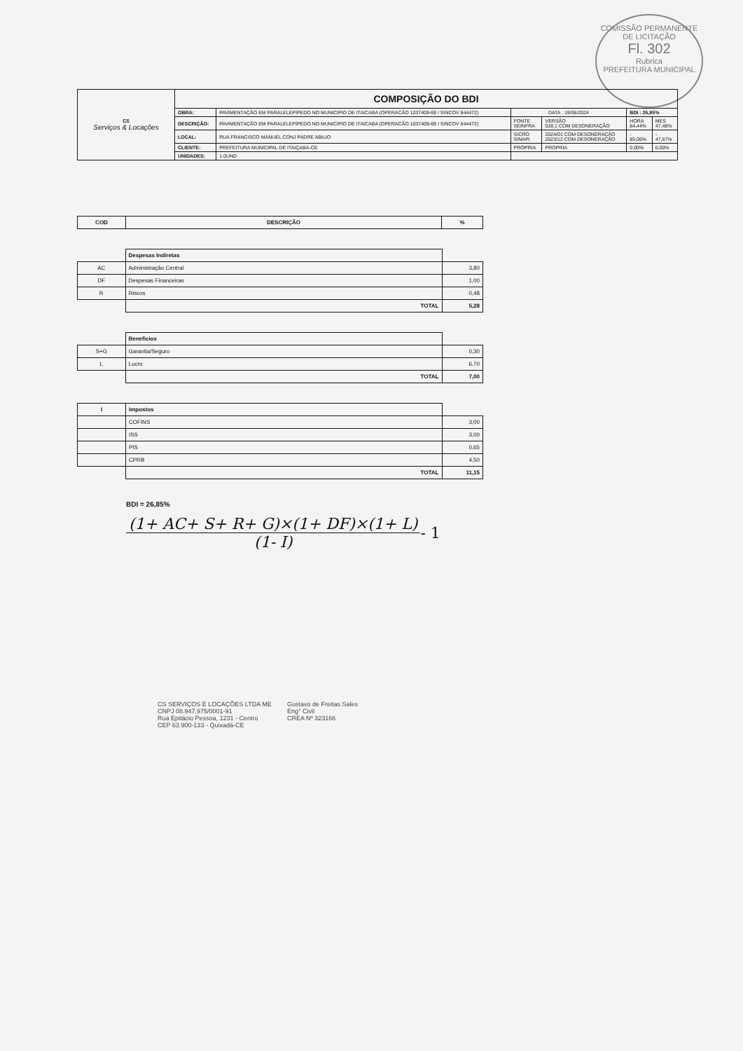COMISSÃO PERMANENTE DE LICITAÇÃO
Fl. 302
Rubrica
PREFEITURA MUNICIPAL
| CS Serviços & Locações | COMPOSIÇÃO DO BDI | | | | | |
| | OBRA: | PAVIMENTAÇÃO EM PARALELEPÍPEDO NO MUNICIPIO DE ITAICABA (OPERACÃO 1037409-69 / SINCOV 844472) | DATA : 19/06/2024 | | BDI : 26,85% | |
| | DESCRIÇÃO: | PAVIMENTAÇÃO EM PARALELEPÍPEDO NO MUNICIPIO DE ITAICABA (OPERACÃO 1037409-69 / SINCOV 844472) | FONTE SEINFRA | VERSÃO 028.1 COM DESONERAÇÃO | HORA 84,44% | MES 47,48% |
| | LOCAL: | RUA FRANCISCO MANUEL CONJ PADRE ABILIO | SICRO SINAPI | 2024/01 COM DESONERAÇÃO 2023/12 COM DESONERAÇÃO | - 85,06% | - 47,67% |
| | CLIENTE: | PREFEITURA MUNICIPAL DE ITAIÇABA-CE | PRÓPRIA | PROPRIA | 0,00% | 0,00% |
| | UNIDADES: | 1.0UND | | | | |
| COD | DESCRIÇÃO | % |
| | Despesas Indiretas | |
| AC | Administração Central | 3,80 |
| DF | Despesas Financeiras | 1,00 |
| R | Riscos | 0,48 |
| | TOTAL | 5,28 |
| | Beneficios | |
| S+G | Garantia/Seguro | 0,30 |
| L | Lucro | 6,70 |
| | TOTAL | 7,00 |
| I | Impostos | |
| | COFINS | 3,00 |
| | ISS | 3,00 |
| | PIS | 0,65 |
| | CPRB | 4,50 |
| | TOTAL | 11,15 |
BDI = 26,85%
(1+ AC+ S+ R+ G)×(1+ DF)×(1+ L)
(1- I)
- 1
CS SERVIÇOS E LOCAÇÕES LTDA ME
CNPJ 08.947.975/0001-91
Rua Epitácio Pessoa, 1231 - Centro
CEP 63.900-133 - Quixadá-CE
Gustavo de Freitas Sales
Eng° Civil
CREA Nº 323166